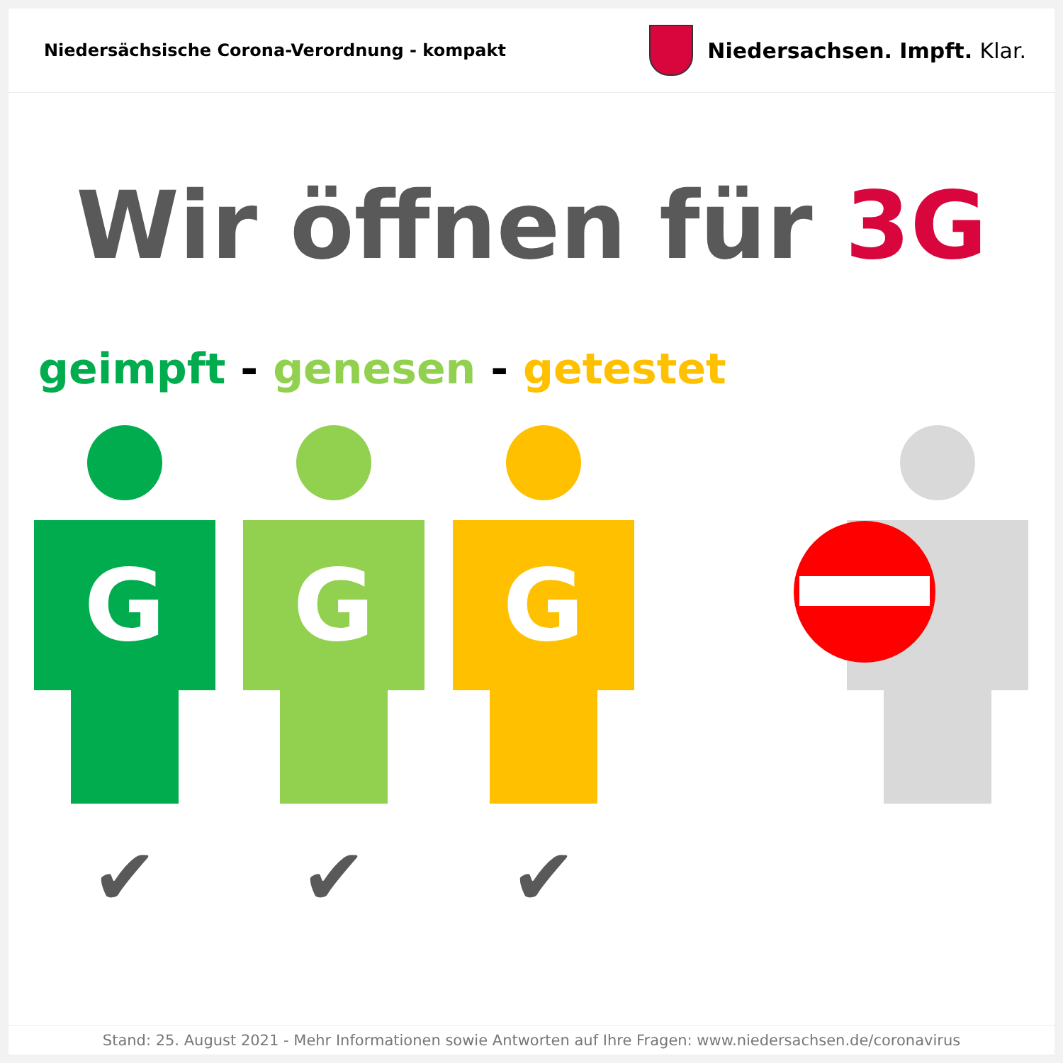Niedersächsische Corona-Verordnung - kompakt
Niedersachsen. Impft. Klar.
Wir öffnen für 3G
geimpft - genesen - getestet
G
✔
G
✔
G
✔
Stand: 25. August 2021 - Mehr Informationen sowie Antworten auf Ihre Fragen: www.niedersachsen.de/coronavirus